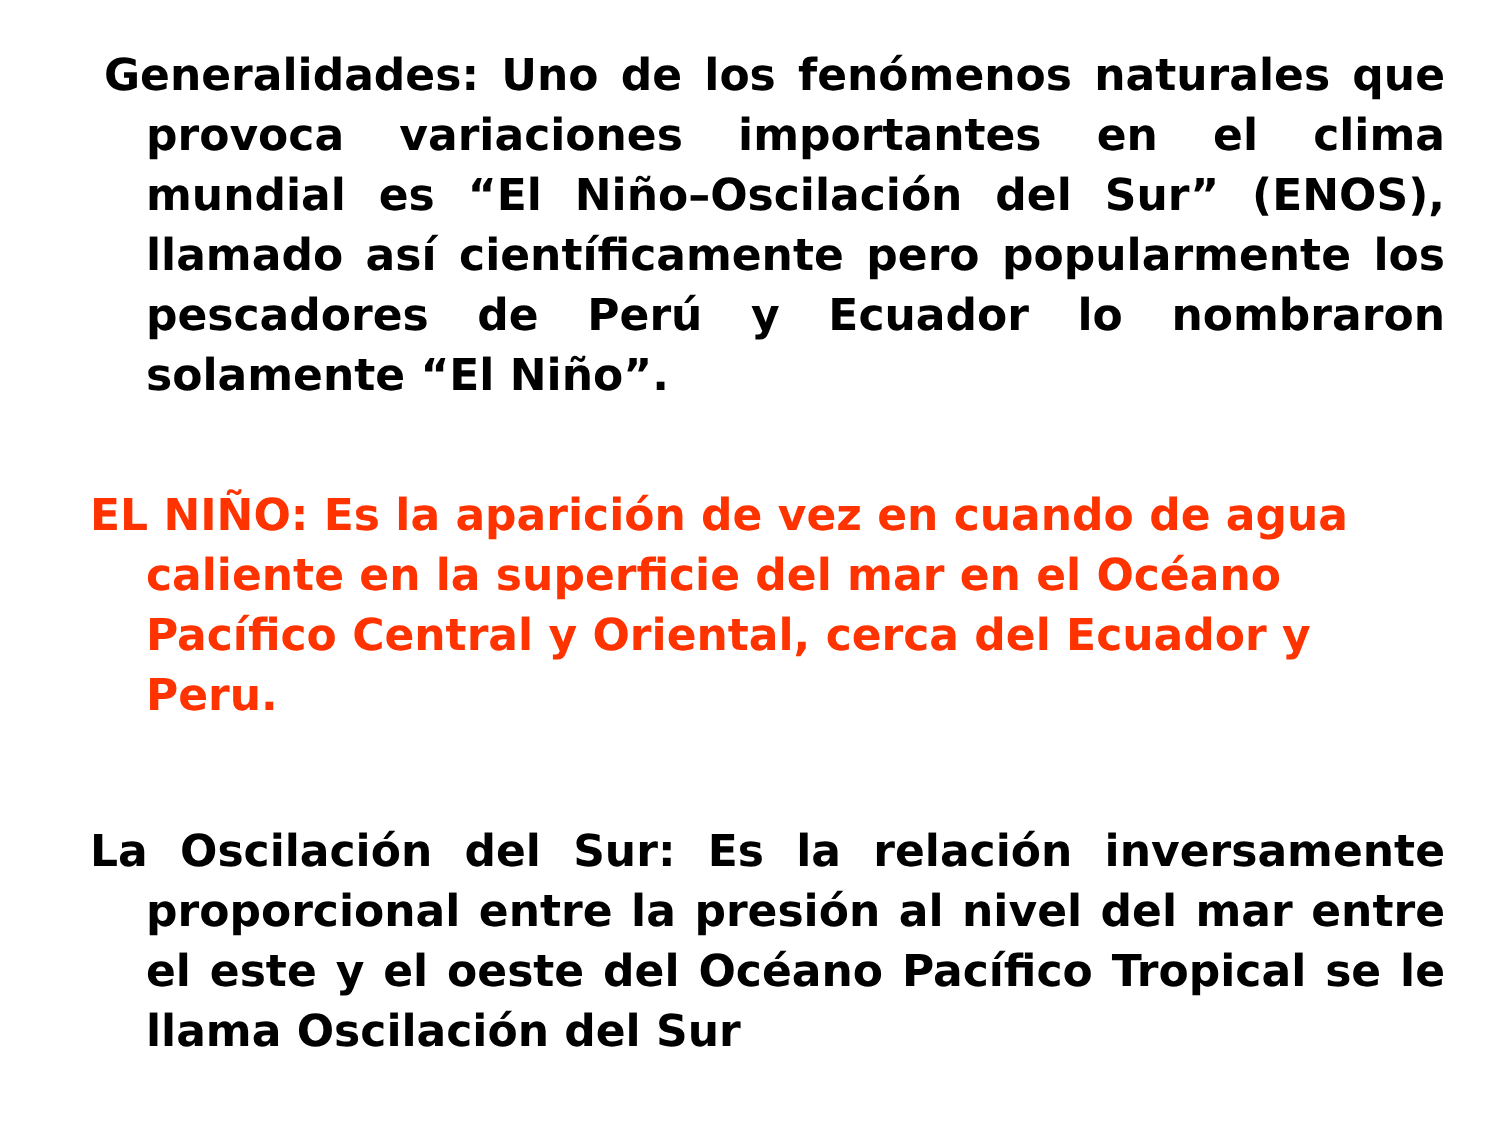Generalidades: Uno de los fenómenos naturales que provoca variaciones importantes en el clima mundial es “El Niño–Oscilación del Sur” (ENOS), llamado así científicamente pero popularmente los pescadores de Perú y Ecuador lo nombraron solamente “El Niño”.
EL NIÑO: Es la aparición de vez en cuando de agua caliente en la superficie del mar en el Océano Pacífico Central y Oriental, cerca del Ecuador y Peru.
La Oscilación del Sur: Es la relación inversamente proporcional entre la presión al nivel del mar entre el este y el oeste del Océano Pacífico Tropical se le llama Oscilación del Sur